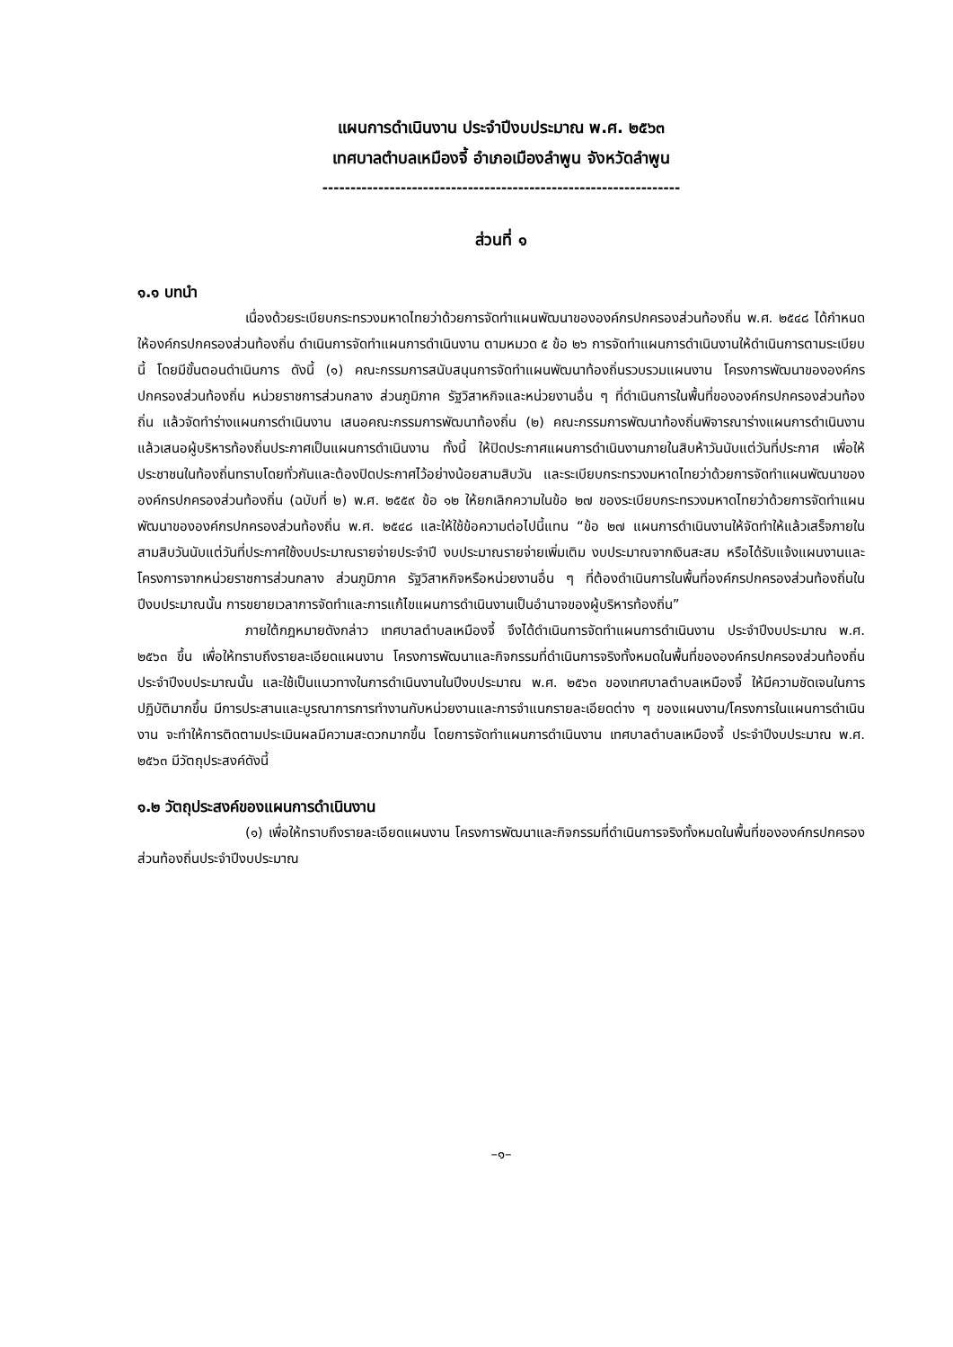แผนการดำเนินงาน ประจำปีงบประมาณ พ.ศ. ๒๕๖๓
เทศบาลตำบลเหมืองจี้ อำเภอเมืองลำพูน จังหวัดลำพูน
----------------------------------------------------------------
ส่วนที่ ๑
๑.๑ บทนำ
เนื่องด้วยระเบียบกระทรวงมหาดไทยว่าด้วยการจัดทำแผนพัฒนาขององค์กรปกครองส่วนท้องถิ่น พ.ศ. ๒๕๔๘ ได้กำหนดให้องค์กรปกครองส่วนท้องถิ่น ดำเนินการจัดทำแผนการดำเนินงาน ตามหมวด ๕ ข้อ ๒๖ การจัดทำแผนการดำเนินงานให้ดำเนินการตามระเบียบนี้ โดยมีขั้นตอนดำเนินการ ดังนี้ (๑) คณะกรรมการสนับสนุนการจัดทำแผนพัฒนาท้องถิ่นรวบรวมแผนงาน โครงการพัฒนาขององค์กรปกครองส่วนท้องถิ่น หน่วยราชการส่วนกลาง ส่วนภูมิภาค รัฐวิสาหกิจและหน่วยงานอื่น ๆ ที่ดำเนินการในพื้นที่ขององค์กรปกครองส่วนท้องถิ่น แล้วจัดทำร่างแผนการดำเนินงาน เสนอคณะกรรมการพัฒนาท้องถิ่น (๒) คณะกรรมการพัฒนาท้องถิ่นพิจารณาร่างแผนการดำเนินงาน แล้วเสนอผู้บริหารท้องถิ่นประกาศเป็นแผนการดำเนินงาน ทั้งนี้ ให้ปิดประกาศแผนการดำเนินงานภายในสิบห้าวันนับแต่วันที่ประกาศ เพื่อให้ประชาชนในท้องถิ่นทราบโดยทั่วกันและต้องปิดประกาศไว้อย่างน้อยสามสิบวัน และระเบียบกระทรวงมหาดไทยว่าด้วยการจัดทำแผนพัฒนาขององค์กรปกครองส่วนท้องถิ่น (ฉบับที่ ๒) พ.ศ. ๒๕๕๙ ข้อ ๑๒ ให้ยกเลิกความในข้อ ๒๗ ของระเบียบกระทรวงมหาดไทยว่าด้วยการจัดทำแผนพัฒนาขององค์กรปกครองส่วนท้องถิ่น พ.ศ. ๒๕๔๘ และให้ใช้ข้อความต่อไปนี้แทน “ข้อ ๒๗ แผนการดำเนินงานให้จัดทำให้แล้วเสร็จภายในสามสิบวันนับแต่วันที่ประกาศใช้งบประมาณรายจ่ายประจำปี งบประมาณรายจ่ายเพิ่มเติม งบประมาณจากเงินสะสม หรือได้รับแจ้งแผนงานและโครงการจากหน่วยราชการส่วนกลาง ส่วนภูมิภาค รัฐวิสาหกิจหรือหน่วยงานอื่น ๆ ที่ต้องดำเนินการในพื้นที่องค์กรปกครองส่วนท้องถิ่นในปีงบประมาณนั้น การขยายเวลาการจัดทำและการแก้ไขแผนการดำเนินงานเป็นอำนาจของผู้บริหารท้องถิ่น”
ภายใต้กฎหมายดังกล่าว เทศบาลตำบลเหมืองจี้ จึงได้ดำเนินการจัดทำแผนการดำเนินงาน ประจำปีงบประมาณ พ.ศ. ๒๕๖๓ ขึ้น เพื่อให้ทราบถึงรายละเอียดแผนงาน โครงการพัฒนาและกิจกรรมที่ดำเนินการจริงทั้งหมดในพื้นที่ขององค์กรปกครองส่วนท้องถิ่นประจำปีงบประมาณนั้น และใช้เป็นแนวทางในการดำเนินงานในปีงบประมาณ พ.ศ. ๒๕๖๓ ของเทศบาลตำบลเหมืองจี้ ให้มีความชัดเจนในการปฏิบัติมากขึ้น มีการประสานและบูรณาการการทำงานกับหน่วยงานและการจำแนกรายละเอียดต่าง ๆ ของแผนงาน/โครงการในแผนการดำเนินงาน จะทำให้การติดตามประเมินผลมีความสะดวกมากขึ้น โดยการจัดทำแผนการดำเนินงาน เทศบาลตำบลเหมืองจี้ ประจำปีงบประมาณ พ.ศ. ๒๕๖๓ มีวัตถุประสงค์ดังนี้
๑.๒ วัตถุประสงค์ของแผนการดำเนินงาน
(๑) เพื่อให้ทราบถึงรายละเอียดแผนงาน โครงการพัฒนาและกิจกรรมที่ดำเนินการจริงทั้งหมดในพื้นที่ขององค์กรปกครองส่วนท้องถิ่นประจำปีงบประมาณ
–๑–